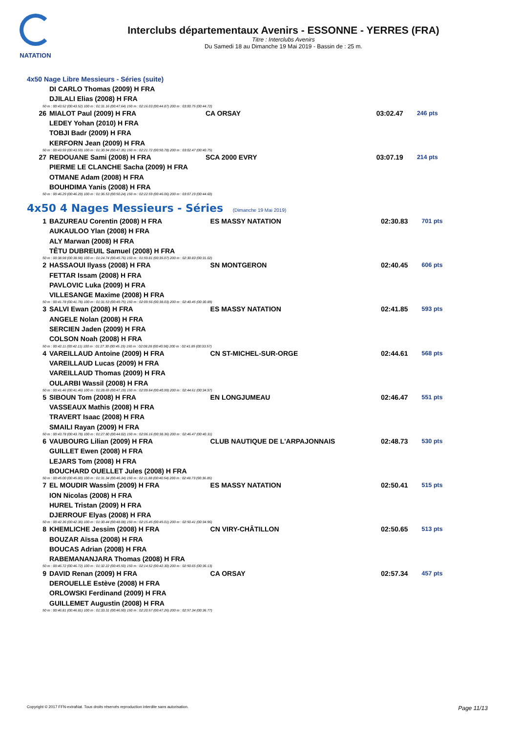NATATION
Interclubs départementaux Avenirs - ESSONNE - YERRES (FRA)
Titre : Interclubs Avenirs
Du Samedi 18 au Dimanche 19 Mai 2019 - Bassin de : 25 m.
4x50 Nage Libre Messieurs - Séries (suite)
| | DI CARLO Thomas (2009) H FRA | | | |
| | DJILALI Elias (2008) H FRA | | | |
| 50 m : 00:43.52 (00:43.52) 100 m : 01:31.16 (00:47.64) 150 m : 02:16.03 (00:44.87) 200 m : 03:00.75 (00:44.72) | | | | |
| 26 | MIALOT Paul (2009) H FRA | CA ORSAY | 03:02.47 | 246 pts |
| | LEDEY Yohan (2010) H FRA | | | |
| | TOBJI Badr (2009) H FRA | | | |
| | KERFORN Jean (2009) H FRA | | | |
| 50 m : 00:43.59 (00:43.59) 100 m : 01:30.94 (00:47.35) 150 m : 02:21.72 (00:50.78) 200 m : 03:02.47 (00:40.75) | | | | |
| 27 | REDOUANE Sami (2008) H FRA | SCA 2000 EVRY | 03:07.19 | 214 pts |
| | PIERME LE CLANCHE Sacha (2009) H FRA | | | |
| | OTMANE Adam (2008) H FRA | | | |
| | BOUHDIMA Yanis (2008) H FRA | | | |
| 50 m : 00:46.29 (00:46.29) 100 m : 01:36.53 (00:50.24) 150 m : 02:22.59 (00:46.06) 200 m : 03:07.19 (00:44.60) | | | | |
4x50 4 Nages Messieurs - Séries (Dimanche 19 Mai 2019)
| 1 | BAZUREAU Corentin (2008) H FRA | ES MASSY NATATION | 02:30.83 | 701 pts |
| | AUKAULOO Ylan (2008) H FRA | | | |
| | ALY Marwan (2008) H FRA | | | |
| | TÊTU DUBREUIL Samuel (2008) H FRA | | | |
| 50 m : 00:38.98 (00:38.98) 100 m : 01:24.74 (00:45.76) 150 m : 01:59.81 (00:35.07) 200 m : 02:30.83 (00:31.02) | | | | |
| 2 | HASSAOUI Ilyass (2008) H FRA | SN MONTGERON | 02:40.45 | 606 pts |
| | FETTAR Issam (2008) H FRA | | | |
| | PAVLOVIC Luka (2009) H FRA | | | |
| | VILLESANGE Maxime (2008) H FRA | | | |
| 50 m : 00:41.78 (00:41.78) 100 m : 01:31.53 (00:49.75) 150 m : 02:09.56 (00:38.03) 200 m : 02:40.45 (00:30.89) | | | | |
| 3 | SALVI Ewan (2008) H FRA | ES MASSY NATATION | 02:41.85 | 593 pts |
| | ANGELE Nolan (2008) H FRA | | | |
| | SERCIEN Jaden (2009) H FRA | | | |
| | COLSON Noah (2008) H FRA | | | |
| 50 m : 00:42.11 (00:42.11) 100 m : 01:27.30 (00:45.19) 150 m : 02:08.28 (00:40.98) 200 m : 02:41.85 (00:33.57) | | | | |
| 4 | VAREILLAUD Antoine (2009) H FRA | CN ST-MICHEL-SUR-ORGE | 02:44.61 | 568 pts |
| | VAREILLAUD Lucas (2009) H FRA | | | |
| | VAREILLAUD Thomas (2009) H FRA | | | |
| | OULARBI Wassil (2008) H FRA | | | |
| 50 m : 00:41.46 (00:41.46) 100 m : 01:28.65 (00:47.19) 150 m : 02:09.64 (00:40.99) 200 m : 02:44.61 (00:34.97) | | | | |
| 5 | SIBOUN Tom (2008) H FRA | EN LONGJUMEAU | 02:46.47 | 551 pts |
| | VASSEAUX Mathis (2008) H FRA | | | |
| | TRAVERT Isaac (2008) H FRA | | | |
| | SMAILI Rayan (2009) H FRA | | | |
| 50 m : 00:43.78 (00:43.78) 100 m : 01:27.80 (00:44.02) 150 m : 02:06.16 (00:38.36) 200 m : 02:46.47 (00:40.31) | | | | |
| 6 | VAUBOURG Lilian (2009) H FRA | CLUB NAUTIQUE DE L'ARPAJONNAIS | 02:48.73 | 530 pts |
| | GUILLET Ewen (2008) H FRA | | | |
| | LEJARS Tom (2008) H FRA | | | |
| | BOUCHARD OUELLET Jules (2008) H FRA | | | |
| 50 m : 00:45.00 (00:45.00) 100 m : 01:31.34 (00:46.34) 150 m : 02:11.88 (00:40.54) 200 m : 02:48.73 (00:36.85) | | | | |
| 7 | EL MOUDIR Wassim (2009) H FRA | ES MASSY NATATION | 02:50.41 | 515 pts |
| | ION Nicolas (2008) H FRA | | | |
| | HUREL Tristan (2009) H FRA | | | |
| | DJERROUF Elyas (2008) H FRA | | | |
| 50 m : 00:42.36 (00:42.36) 100 m : 01:30.44 (00:48.08) 150 m : 02:15.45 (00:45.01) 200 m : 02:50.41 (00:34.96) | | | | |
| 8 | KHEMLICHE Jessim (2008) H FRA | CN VIRY-CHÂTILLON | 02:50.65 | 513 pts |
| | BOUZAR Aïssa (2008) H FRA | | | |
| | BOUCAS Adrian (2008) H FRA | | | |
| | RABEMANANJARA Thomas (2008) H FRA | | | |
| 50 m : 00:46.72 (00:46.72) 100 m : 01:32.22 (00:45.50) 150 m : 02:14.52 (00:42.30) 200 m : 02:50.65 (00:36.13) | | | | |
| 9 | DAVID Renan (2009) H FRA | CA ORSAY | 02:57.34 | 457 pts |
| | DEROUELLE Estève (2008) H FRA | | | |
| | ORLOWSKI Ferdinand (2009) H FRA | | | |
| | GUILLEMET Augustin (2008) H FRA | | | |
| 50 m : 00:46.81 (00:46.81) 100 m : 01:33.31 (00:46.50) 150 m : 02:20.57 (00:47.26) 200 m : 02:57.34 (00:36.77) | | | | |
Copyright © 2017 FFN-extraNat. Tous droits réservés reproduction interdite sans autorisation. Page 11/13